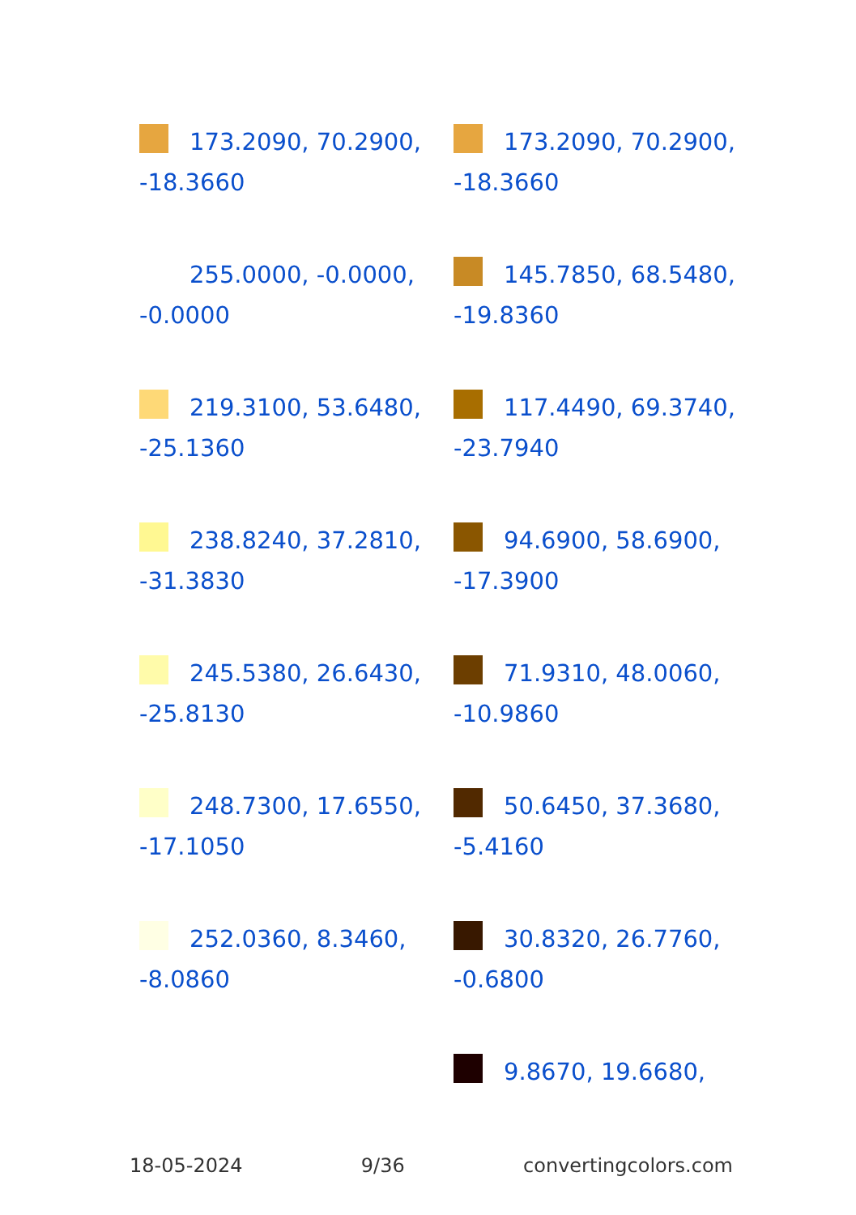173.2090, 70.2900, -18.3660
173.2090, 70.2900, -18.3660
255.0000, -0.0000, -0.0000
145.7850, 68.5480, -19.8360
219.3100, 53.6480, -25.1360
117.4490, 69.3740, -23.7940
238.8240, 37.2810, -31.3830
94.6900, 58.6900, -17.3900
245.5380, 26.6430, -25.8130
71.9310, 48.0060, -10.9860
248.7300, 17.6550, -17.1050
50.6450, 37.3680, -5.4160
252.0360, 8.3460, -8.0860
30.8320, 26.7760, -0.6800
9.8670, 19.6680,
18-05-2024 9/36 convertingcolors.com